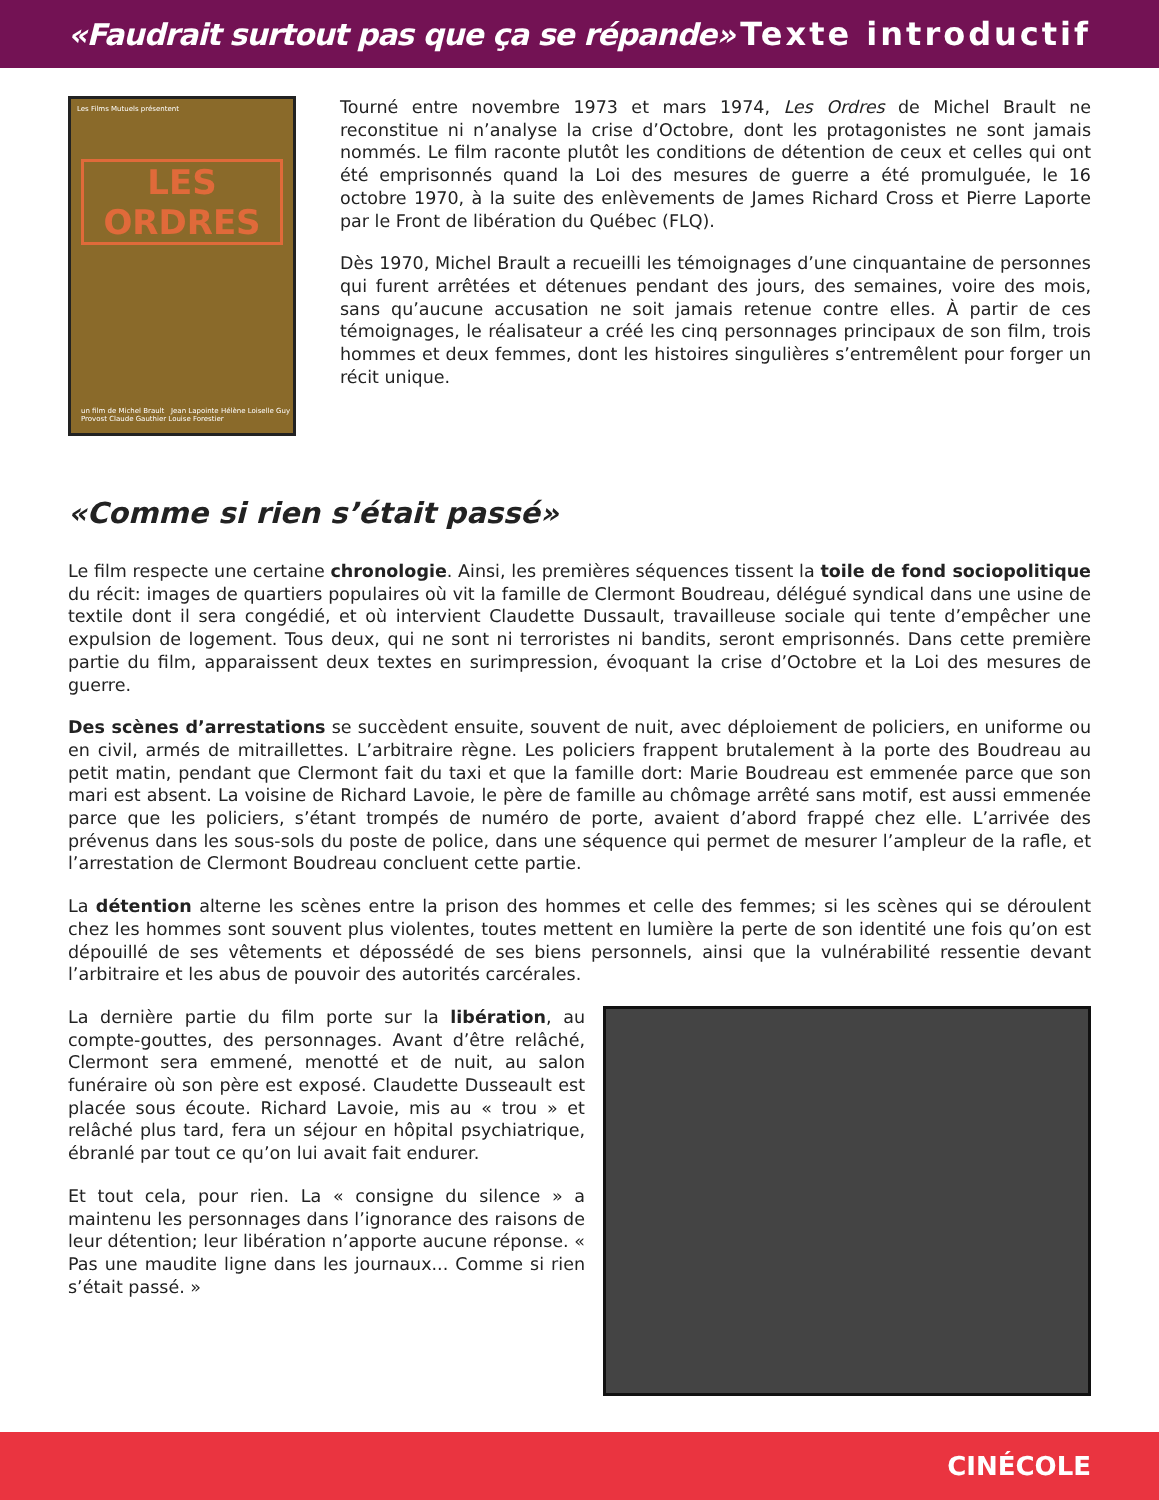«Faudrait surtout pas que ça se répande» Texte introductif
Les Films Mutuels présentent
LES ORDRES
un film de Michel Brault Jean Lapointe Hélène Loiselle Guy Provost Claude Gauthier Louise Forestier
Tourné entre novembre 1973 et mars 1974, Les Ordres de Michel Brault ne reconstitue ni n’analyse la crise d’Octobre, dont les protagonistes ne sont jamais nommés. Le film raconte plutôt les conditions de détention de ceux et celles qui ont été emprisonnés quand la Loi des mesures de guerre a été promulguée, le 16 octobre 1970, à la suite des enlèvements de James Richard Cross et Pierre Laporte par le Front de libération du Québec (FLQ).
Dès 1970, Michel Brault a recueilli les témoignages d’une cinquantaine de personnes qui furent arrêtées et détenues pendant des jours, des semaines, voire des mois, sans qu’aucune accusation ne soit jamais retenue contre elles. À partir de ces témoignages, le réalisateur a créé les cinq personnages principaux de son film, trois hommes et deux femmes, dont les histoires singulières s’entremêlent pour forger un récit unique.
«Comme si rien s’était passé»
Le film respecte une certaine chronologie. Ainsi, les premières séquences tissent la toile de fond sociopolitique du récit: images de quartiers populaires où vit la famille de Clermont Boudreau, délégué syndical dans une usine de textile dont il sera congédié, et où intervient Claudette Dussault, travailleuse sociale qui tente d’empêcher une expulsion de logement. Tous deux, qui ne sont ni terroristes ni bandits, seront emprisonnés. Dans cette première partie du film, apparaissent deux textes en surimpression, évoquant la crise d’Octobre et la Loi des mesures de guerre.
Des scènes d’arrestations se succèdent ensuite, souvent de nuit, avec déploiement de policiers, en uniforme ou en civil, armés de mitraillettes. L’arbitraire règne. Les policiers frappent brutalement à la porte des Boudreau au petit matin, pendant que Clermont fait du taxi et que la famille dort: Marie Boudreau est emmenée parce que son mari est absent. La voisine de Richard Lavoie, le père de famille au chômage arrêté sans motif, est aussi emmenée parce que les policiers, s’étant trompés de numéro de porte, avaient d’abord frappé chez elle. L’arrivée des prévenus dans les sous-sols du poste de police, dans une séquence qui permet de mesurer l’ampleur de la rafle, et l’arrestation de Clermont Boudreau concluent cette partie.
La détention alterne les scènes entre la prison des hommes et celle des femmes; si les scènes qui se déroulent chez les hommes sont souvent plus violentes, toutes mettent en lumière la perte de son identité une fois qu’on est dépouillé de ses vêtements et dépossédé de ses biens personnels, ainsi que la vulnérabilité ressentie devant l’arbitraire et les abus de pouvoir des autorités carcérales.
La dernière partie du film porte sur la libération, au compte-gouttes, des personnages. Avant d’être relâché, Clermont sera emmené, menotté et de nuit, au salon funéraire où son père est exposé. Claudette Dusseault est placée sous écoute. Richard Lavoie, mis au « trou » et relâché plus tard, fera un séjour en hôpital psychiatrique, ébranlé par tout ce qu’on lui avait fait endurer.
Et tout cela, pour rien. La « consigne du silence » a maintenu les personnages dans l’ignorance des raisons de leur détention; leur libération n’apporte aucune réponse. « Pas une maudite ligne dans les journaux... Comme si rien s’était passé. »
CINÉCOLE